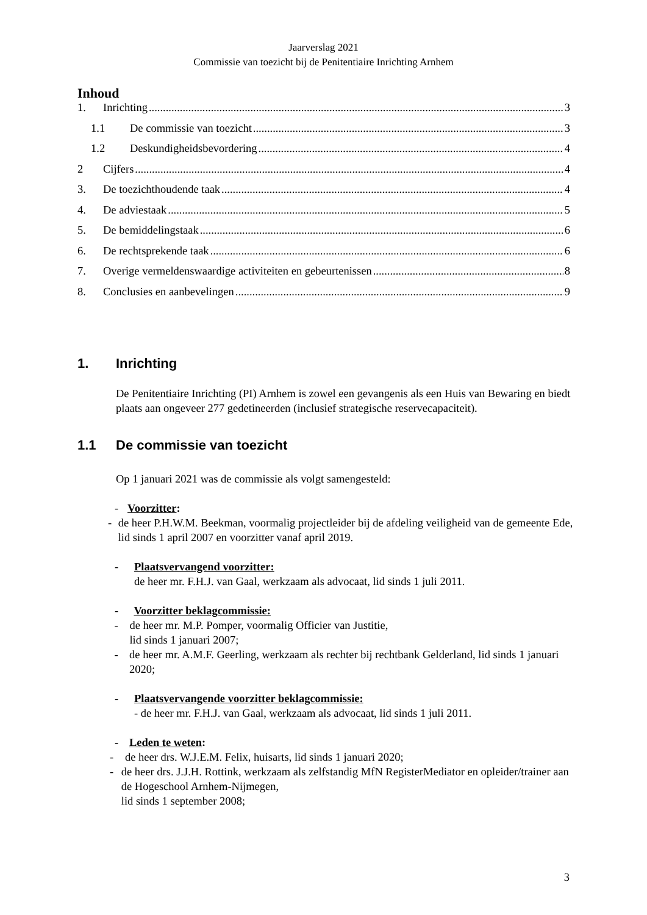Jaarverslag 2021
Commissie van toezicht bij de Penitentiaire Inrichting Arnhem
Inhoud
1. Inrichting 3
1.1 De commissie van toezicht 3
1.2 Deskundigheidsbevordering 4
2 Cijfers 4
3. De toezichthoudende taak 4
4. De adviestaak 5
5. De bemiddelingstaak 6
6. De rechtsprekende taak 6
7. Overige vermeldenswaardige activiteiten en gebeurtenissen 8
8. Conclusies en aanbevelingen 9
1. Inrichting
De Penitentiaire Inrichting (PI) Arnhem is zowel een gevangenis als een Huis van Bewaring en biedt plaats aan ongeveer 277 gedetineerden (inclusief strategische reservecapaciteit).
1.1 De commissie van toezicht
Op 1 januari 2021 was de commissie als volgt samengesteld:
- Voorzitter:
- de heer P.H.W.M. Beekman, voormalig projectleider bij de afdeling veiligheid van de gemeente Ede, lid sinds 1 april 2007 en voorzitter vanaf april 2019.
- Plaatsvervangend voorzitter:
de heer mr. F.H.J. van Gaal, werkzaam als advocaat, lid sinds 1 juli 2011.
- Voorzitter beklagcommissie:
- de heer mr. M.P. Pomper, voormalig Officier van Justitie,
lid sinds 1 januari 2007;
- de heer mr. A.M.F. Geerling, werkzaam als rechter bij rechtbank Gelderland, lid sinds 1 januari 2020;
- Plaatsvervangende voorzitter beklagcommissie:
- de heer mr. F.H.J. van Gaal, werkzaam als advocaat, lid sinds 1 juli 2011.
- Leden te weten:
- de heer drs. W.J.E.M. Felix, huisarts, lid sinds 1 januari 2020;
- de heer drs. J.J.H. Rottink, werkzaam als zelfstandig MfN RegisterMediator en opleider/trainer aan de Hogeschool Arnhem-Nijmegen,
lid sinds 1 september 2008;
3